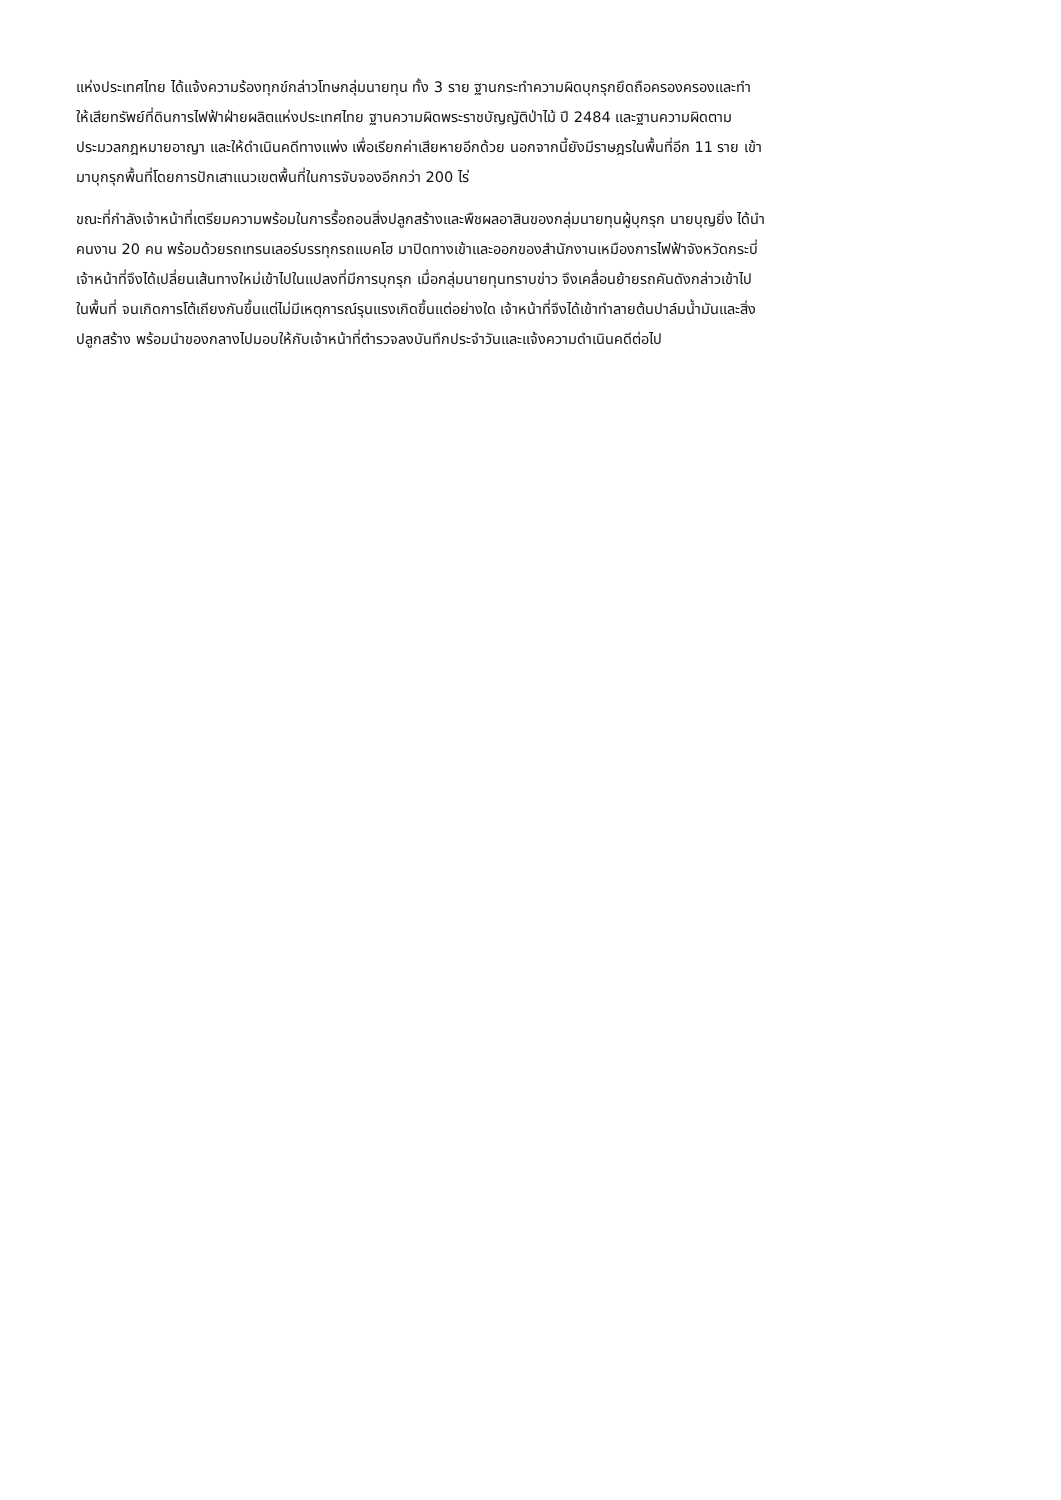แห่งประเทศไทย ได้แจ้งความร้องทุกข์กล่าวโทษกลุ่มนายทุน ทั้ง 3 ราย ฐานกระทำความผิดบุกรุกยึดถือครองครองและทำ
ให้เสียทรัพย์ที่ดินการไฟฟ้าฝ่ายผลิตแห่งประเทศไทย ฐานความผิดพระราชบัญญัติป่าไม้ ปี 2484 และฐานความผิดตาม
ประมวลกฎหมายอาญา และให้ดำเนินคดีทางแพ่ง เพื่อเรียกค่าเสียหายอีกด้วย นอกจากนี้ยังมีราษฎรในพื้นที่อีก 11 ราย เข้า
มาบุกรุกพื้นที่โดยการปักเสาแนวเขตพื้นที่ในการจับจองอีกกว่า 200 ไร่
ขณะที่กำลังเจ้าหน้าที่เตรียมความพร้อมในการรื้อถอนสิ่งปลูกสร้างและพืชผลอาสินของกลุ่มนายทุนผู้บุกรุก นายบุญยิ่ง ได้นำ
คนงาน 20 คน พร้อมด้วยรถเทรนเลอร์บรรทุกรถแบคโฮ มาปิดทางเข้าและออกของสำนักงานเหมืองการไฟฟ้าจังหวัดกระบี่
เจ้าหน้าที่จึงได้เปลี่ยนเส้นทางใหม่เข้าไปในแปลงที่มีการบุกรุก เมื่อกลุ่มนายทุนทราบข่าว จึงเคลื่อนย้ายรถคันดังกล่าวเข้าไป
ในพื้นที่ จนเกิดการโต้เถียงกันขึ้นแต่ไม่มีเหตุการณ์รุนแรงเกิดขึ้นแต่อย่างใด เจ้าหน้าที่จึงได้เข้าทำลายต้นปาล์มน้ำมันและสิ่ง
ปลูกสร้าง พร้อมนำของกลางไปมอบให้กับเจ้าหน้าที่ตำรวจลงบันทึกประจำวันและแจ้งความดำเนินคดีต่อไป